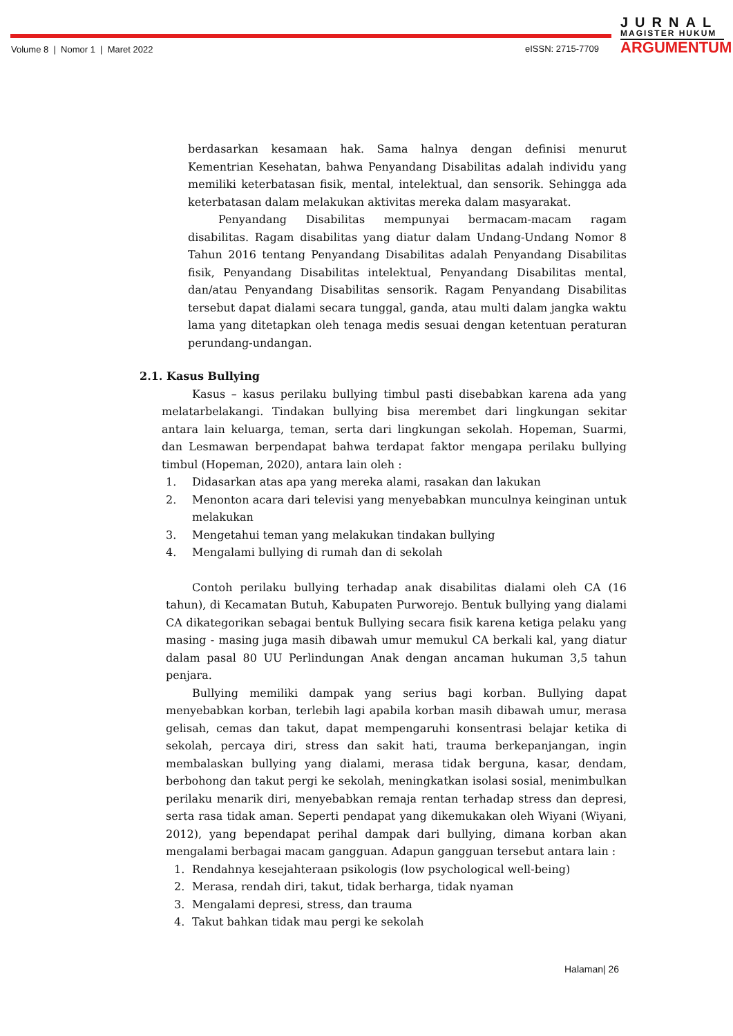Volume 8 | Nomor 1 | Maret 2022
eISSN: 2715-7709
JURNAL
MAGISTER HUKUM
ARGUMENTUM
berdasarkan kesamaan hak. Sama halnya dengan definisi menurut Kementrian Kesehatan, bahwa Penyandang Disabilitas adalah individu yang memiliki keterbatasan fisik, mental, intelektual, dan sensorik. Sehingga ada keterbatasan dalam melakukan aktivitas mereka dalam masyarakat.
Penyandang Disabilitas mempunyai bermacam-macam ragam disabilitas. Ragam disabilitas yang diatur dalam Undang-Undang Nomor 8 Tahun 2016 tentang Penyandang Disabilitas adalah Penyandang Disabilitas fisik, Penyandang Disabilitas intelektual, Penyandang Disabilitas mental, dan/atau Penyandang Disabilitas sensorik. Ragam Penyandang Disabilitas tersebut dapat dialami secara tunggal, ganda, atau multi dalam jangka waktu lama yang ditetapkan oleh tenaga medis sesuai dengan ketentuan peraturan perundang-undangan.
2.1. Kasus Bullying
Kasus – kasus perilaku bullying timbul pasti disebabkan karena ada yang melatarbelakangi. Tindakan bullying bisa merembet dari lingkungan sekitar antara lain keluarga, teman, serta dari lingkungan sekolah. Hopeman, Suarmi, dan Lesmawan berpendapat bahwa terdapat faktor mengapa perilaku bullying timbul (Hopeman, 2020), antara lain oleh :
1. Didasarkan atas apa yang mereka alami, rasakan dan lakukan
2. Menonton acara dari televisi yang menyebabkan munculnya keinginan untuk melakukan
3. Mengetahui teman yang melakukan tindakan bullying
4. Mengalami bullying di rumah dan di sekolah
Contoh perilaku bullying terhadap anak disabilitas dialami oleh CA (16 tahun), di Kecamatan Butuh, Kabupaten Purworejo. Bentuk bullying yang dialami CA dikategorikan sebagai bentuk Bullying secara fisik karena ketiga pelaku yang masing - masing juga masih dibawah umur memukul CA berkali kal, yang diatur dalam pasal 80 UU Perlindungan Anak dengan ancaman hukuman 3,5 tahun penjara.
Bullying memiliki dampak yang serius bagi korban. Bullying dapat menyebabkan korban, terlebih lagi apabila korban masih dibawah umur, merasa gelisah, cemas dan takut, dapat mempengaruhi konsentrasi belajar ketika di sekolah, percaya diri, stress dan sakit hati, trauma berkepanjangan, ingin membalaskan bullying yang dialami, merasa tidak berguna, kasar, dendam, berbohong dan takut pergi ke sekolah, meningkatkan isolasi sosial, menimbulkan perilaku menarik diri, menyebabkan remaja rentan terhadap stress dan depresi, serta rasa tidak aman. Seperti pendapat yang dikemukakan oleh Wiyani (Wiyani, 2012), yang bependapat perihal dampak dari bullying, dimana korban akan mengalami berbagai macam gangguan. Adapun gangguan tersebut antara lain :
1. Rendahnya kesejahteraan psikologis (low psychological well-being)
2. Merasa, rendah diri, takut, tidak berharga, tidak nyaman
3. Mengalami depresi, stress, dan trauma
4. Takut bahkan tidak mau pergi ke sekolah
Halaman| 26